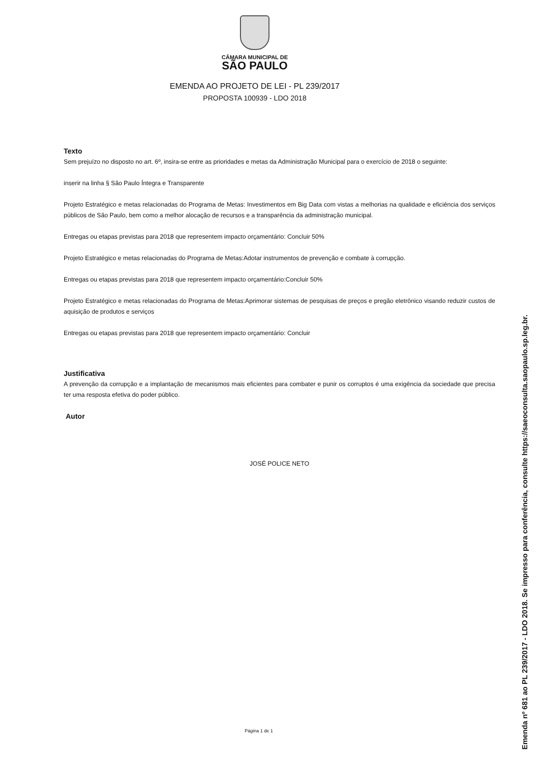CÂMARA MUNICIPAL DE
SÃO PAULO
EMENDA AO PROJETO DE LEI - PL 239/2017
PROPOSTA 100939 - LDO 2018
Texto
Sem prejuízo no disposto no art. 6º, insira-se entre as prioridades e metas da Administração Municipal para o exercício de 2018 o seguinte:
inserir na linha § São Paulo Íntegra e Transparente
Projeto Estratégico e metas relacionadas do Programa de Metas: Investimentos em Big Data com vistas a melhorias na qualidade e eficiência dos serviços públicos de São Paulo, bem como a melhor alocação de recursos e a transparência da administração municipal.
Entregas ou etapas previstas para 2018 que representem impacto orçamentário: Concluir 50%
Projeto Estratégico e metas relacionadas do Programa de Metas:Adotar instrumentos de prevenção e combate à corrupção.
Entregas ou etapas previstas para 2018 que representem impacto orçamentário:Concluir 50%
Projeto Estratégico e metas relacionadas do Programa de Metas:Aprimorar sistemas de pesquisas de preços e pregão eletrônico visando reduzir custos de aquisição de produtos e serviços
Entregas ou etapas previstas para 2018 que representem impacto orçamentário: Concluir
Justificativa
A prevenção da corrupção e a implantação de mecanismos mais eficientes para combater e punir os corruptos é uma exigência da sociedade que precisa ter uma resposta efetiva do poder público.
Autor
JOSÉ POLICE NETO
Página 1 de 1
Emenda nº 681 ao PL 239/2017 - LDO 2018. Se impresso para conferência, consulte https://saeoconsulta.saopaulo.sp.leg.br.